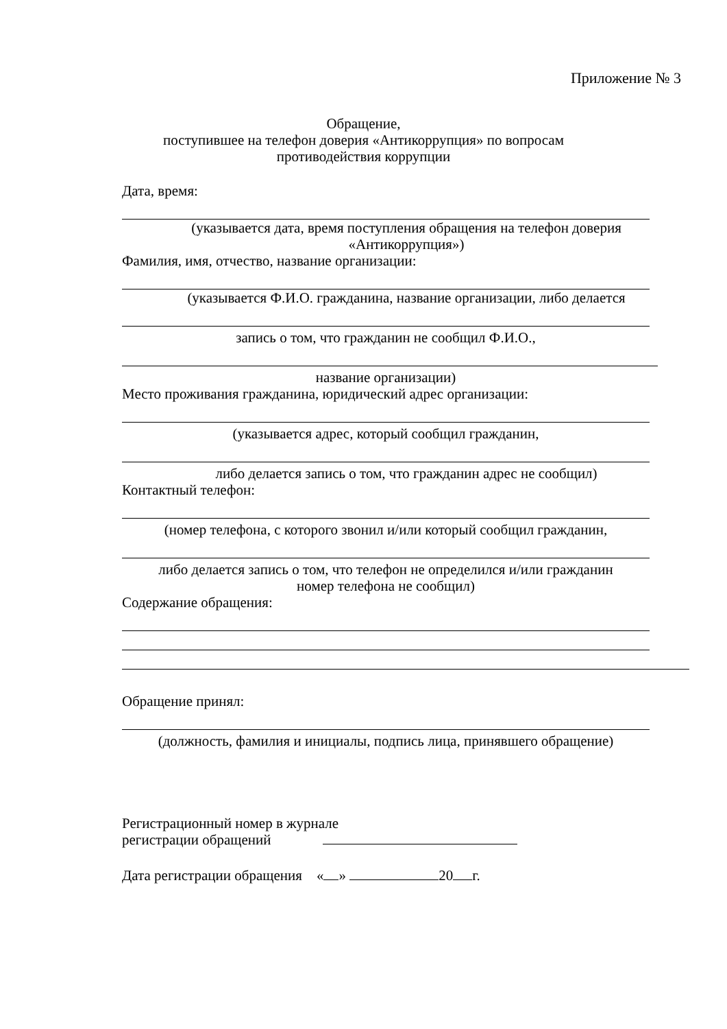Приложение № 3
Обращение,
поступившее на телефон доверия «Антикоррупция» по вопросам
противодействия коррупции
Дата, время:
(указывается дата, время поступления обращения на телефон доверия
«Антикоррупция»)
Фамилия, имя, отчество, название организации:
(указывается Ф.И.О. гражданина, название организации, либо делается
запись о том, что гражданин не сообщил Ф.И.О.,
название организации)
Место проживания гражданина, юридический адрес организации:
(указывается адрес, который сообщил гражданин,
либо делается запись о том, что гражданин адрес не сообщил)
Контактный телефон:
(номер телефона, с которого звонил и/или который сообщил гражданин,
либо делается запись о том, что телефон не определился и/или гражданин
номер телефона не сообщил)
Содержание обращения:
Обращение принял:
(должность, фамилия и инициалы, подпись лица, принявшего обращение)
Регистрационный номер в журнале
регистрации обращений
Дата регистрации обращения « » 20 г.